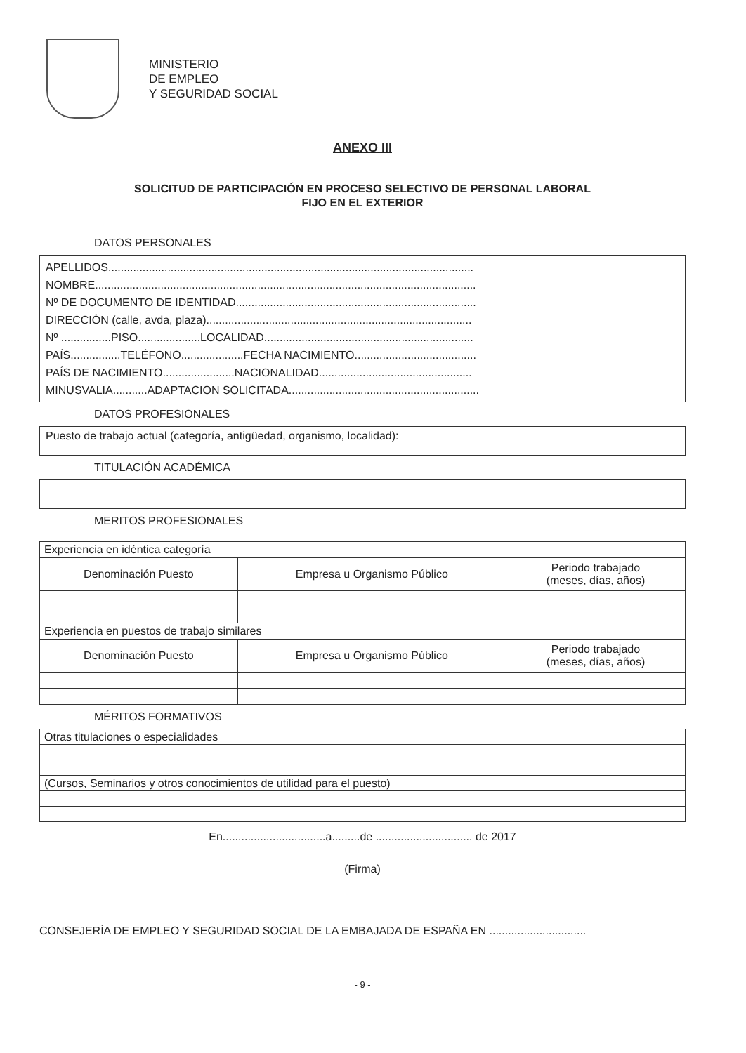MINISTERIO
DE EMPLEO
Y SEGURIDAD SOCIAL
ANEXO III
SOLICITUD DE PARTICIPACIÓN EN PROCESO SELECTIVO DE PERSONAL LABORAL
FIJO EN EL EXTERIOR
DATOS PERSONALES
APELLIDOS.....................................................................................................................
NOMBRE..........................................................................................................................
Nº DE DOCUMENTO DE IDENTIDAD.............................................................................
DIRECCIÓN (calle, avda, plaza).....................................................................................
Nº ................PISO....................LOCALIDAD...................................................................
PAÍS................TELÉFONO....................FECHA NACIMIENTO.......................................
PAÍS DE NACIMIENTO.......................NACIONALIDAD.................................................
MINUSVALIA...........ADAPTACION SOLICITADA.............................................................
DATOS PROFESIONALES
Puesto de trabajo actual (categoría, antigüedad, organismo, localidad):
TITULACIÓN ACADÉMICA
MERITOS PROFESIONALES
| Experiencia en idéntica categoría | | |
| Denominación Puesto | Empresa u Organismo Público | Periodo trabajado (meses, días, años) |
| Experiencia en puestos de trabajo similares | | |
| Denominación Puesto | Empresa u Organismo Público | Periodo trabajado (meses, días, años) |
MÉRITOS FORMATIVOS
| Otras titulaciones o especialidades |
| (Cursos, Seminarios y otros conocimientos de utilidad para el puesto) |
En.................................a.........de ............................... de 2017
(Firma)
CONSEJERÍA DE EMPLEO Y SEGURIDAD SOCIAL DE LA EMBAJADA DE ESPAÑA EN ...............................
- 9 -